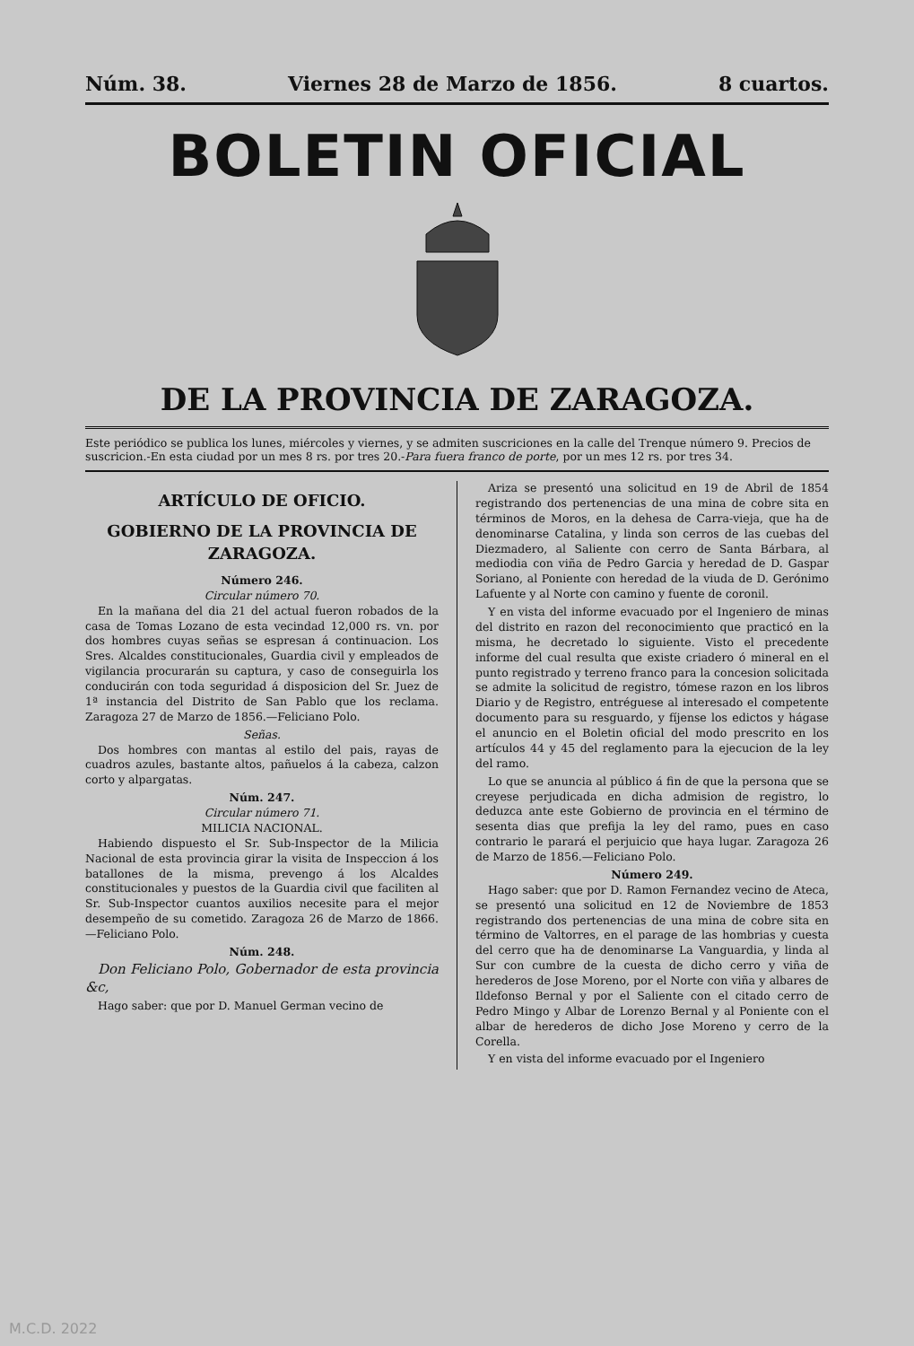Núm. 38. Viernes 28 de Marzo de 1856. 8 cuartos.
BOLETIN OFICIAL
DE LA PROVINCIA DE ZARAGOZA.
Este periódico se publica los lunes, miércoles y viernes, y se admiten suscriciones en la calle del Trenque número 9. Precios de suscricion.-En esta ciudad por un mes 8 rs. por tres 20.-Para fuera franco de porte, por un mes 12 rs. por tres 34.
ARTÍCULO DE OFICIO.
GOBIERNO DE LA PROVINCIA DE ZARAGOZA.
Número 246.
Circular número 70.
En la mañana del dia 21 del actual fueron robados de la casa de Tomas Lozano de esta vecindad 12,000 rs. vn. por dos hombres cuyas señas se espresan á continuacion. Los Sres. Alcaldes constitucionales, Guardia civil y empleados de vigilancia procurarán su captura, y caso de conseguirla los conducirán con toda seguridad á disposicion del Sr. Juez de 1ª instancia del Distrito de San Pablo que los reclama. Zaragoza 27 de Marzo de 1856.—Feliciano Polo.
Señas.
Dos hombres con mantas al estilo del pais, rayas de cuadros azules, bastante altos, pañuelos á la cabeza, calzon corto y alpargatas.
Núm. 247.
Circular número 71.
MILICIA NACIONAL.
Habiendo dispuesto el Sr. Sub-Inspector de la Milicia Nacional de esta provincia girar la visita de Inspeccion á los batallones de la misma, prevengo á los Alcaldes constitucionales y puestos de la Guardia civil que faciliten al Sr. Sub-Inspector cuantos auxilios necesite para el mejor desempeño de su cometido. Zaragoza 26 de Marzo de 1866.—Feliciano Polo.
Núm. 248.
Don Feliciano Polo, Gobernador de esta provincia &c,
Hago saber: que por D. Manuel German vecino de
Ariza se presentó una solicitud en 19 de Abril de 1854 registrando dos pertenencias de una mina de cobre sita en términos de Moros, en la dehesa de Carra-vieja, que ha de denominarse Catalina, y linda son cerros de las cuebas del Diezmadero, al Saliente con cerro de Santa Bárbara, al mediodia con viña de Pedro Garcia y heredad de D. Gaspar Soriano, al Poniente con heredad de la viuda de D. Gerónimo Lafuente y al Norte con camino y fuente de coronil.
Y en vista del informe evacuado por el Ingeniero de minas del distrito en razon del reconocimiento que practicó en la misma, he decretado lo siguiente. Visto el precedente informe del cual resulta que existe criadero ó mineral en el punto registrado y terreno franco para la concesion solicitada se admite la solicitud de registro, tómese razon en los libros Diario y de Registro, entréguese al interesado el competente documento para su resguardo, y fíjense los edictos y hágase el anuncio en el Boletin oficial del modo prescrito en los artículos 44 y 45 del reglamento para la ejecucion de la ley del ramo.
Lo que se anuncia al público á fin de que la persona que se creyese perjudicada en dicha admision de registro, lo deduzca ante este Gobierno de provincia en el término de sesenta dias que prefija la ley del ramo, pues en caso contrario le parará el perjuicio que haya lugar. Zaragoza 26 de Marzo de 1856.—Feliciano Polo.
Número 249.
Hago saber: que por D. Ramon Fernandez vecino de Ateca, se presentó una solicitud en 12 de Noviembre de 1853 registrando dos pertenencias de una mina de cobre sita en término de Valtorres, en el parage de las hombrias y cuesta del cerro que ha de denominarse La Vanguardia, y linda al Sur con cumbre de la cuesta de dicho cerro y viña de herederos de Jose Moreno, por el Norte con viña y albares de Ildefonso Bernal y por el Saliente con el citado cerro de Pedro Mingo y Albar de Lorenzo Bernal y al Poniente con el albar de herederos de dicho Jose Moreno y cerro de la Corella.
Y en vista del informe evacuado por el Ingeniero
M.C.D. 2022